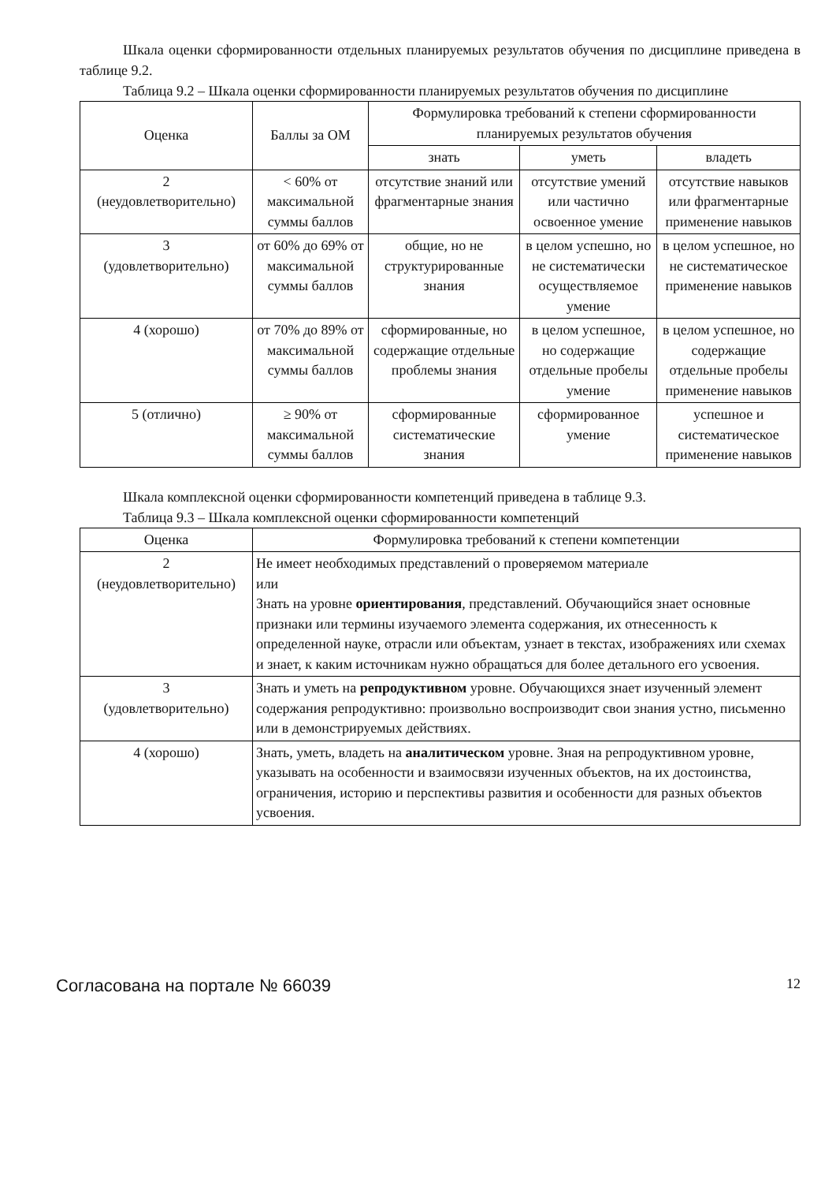Шкала оценки сформированности отдельных планируемых результатов обучения по дисциплине приведена в таблице 9.2.
Таблица 9.2 – Шкала оценки сформированности планируемых результатов обучения по дисциплине
| Оценка | Баллы за ОМ | Формулировка требований к степени сформированности планируемых результатов обучения | | |
| --- | --- | --- | --- | --- |
| | | знать | уметь | владеть |
| 2 (неудовлетворительно) | < 60% от максимальной суммы баллов | отсутствие знаний или фрагментарные знания | отсутствие умений или частично освоенное умение | отсутствие навыков или фрагментарные применение навыков |
| 3 (удовлетворительно) | от 60% до 69% от максимальной суммы баллов | общие, но не структурированные знания | в целом успешно, но не систематически осуществляемое умение | в целом успешное, но не систематическое применение навыков |
| 4 (хорошо) | от 70% до 89% от максимальной суммы баллов | сформированные, но содержащие отдельные проблемы знания | в целом успешное, но содержащие отдельные пробелы умение | в целом успешное, но содержащие отдельные пробелы применение навыков |
| 5 (отлично) | ≥ 90% от максимальной суммы баллов | сформированные систематические знания | сформированное умение | успешное и систематическое применение навыков |
Шкала комплексной оценки сформированности компетенций приведена в таблице 9.3.
Таблица 9.3 – Шкала комплексной оценки сформированности компетенций
| Оценка | Формулировка требований к степени компетенции |
| --- | --- |
| 2 (неудовлетворительно) | Не имеет необходимых представлений о проверяемом материале или Знать на уровне ориентирования , представлений. Обучающийся знает основные признаки или термины изучаемого элемента содержания, их отнесенность к определенной науке, отрасли или объектам, узнает в текстах, изображениях или схемах и знает, к каким источникам нужно обращаться для более детального его усвоения. |
| 3 (удовлетворительно) | Знать и уметь на репродуктивном уровне. Обучающихся знает изученный элемент содержания репродуктивно: произвольно воспроизводит свои знания устно, письменно или в демонстрируемых действиях. |
| 4 (хорошо) | Знать, уметь, владеть на аналитическом уровне. Зная на репродуктивном уровне, указывать на особенности и взаимосвязи изученных объектов, на их достоинства, ограничения, историю и перспективы развития и особенности для разных объектов усвоения. |
Согласована на портале № 66039 12